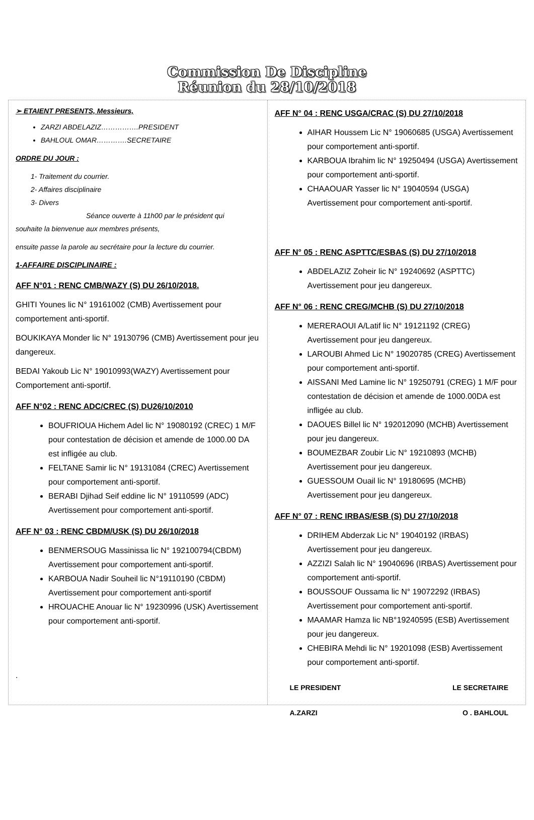Commission De Discipline
Réunion du 28/10/2018
➢ ETAIENT PRESENTS, Messieurs,
ZARZI ABDELAZIZ…………….PRESIDENT
BAHLOUL OMAR………….SECRETAIRE
ORDRE DU JOUR :
1- Traitement du courrier.
2- Affaires disciplinaire
3- Divers
Séance ouverte à 11h00 par le président qui
souhaite la bienvenue aux membres présents,
ensuite passe la parole au secrétaire pour la lecture du courrier.
1-AFFAIRE DISCIPLINAIRE :
AFF N°01 : RENC CMB/WAZY (S) DU 26/10/2018.
GHITI Younes lic N° 19161002 (CMB) Avertissement pour comportement anti-sportif.
BOUKIKAYA Monder lic N° 19130796 (CMB) Avertissement pour jeu dangereux.
BEDAI Yakoub Lic N° 19010993(WAZY) Avertissement pour Comportement anti-sportif.
AFF N°02 : RENC ADC/CREC (S) DU26/10/2010
BOUFRIOUA Hichem Adel lic N° 19080192 (CREC) 1 M/F pour contestation de décision et amende de 1000.00 DA est infligée au club.
FELTANE Samir lic N° 19131084 (CREC) Avertissement pour comportement anti-sportif.
BERABI Djihad Seif eddine lic N° 19110599 (ADC) Avertissement pour comportement anti-sportif.
AFF N° 03 : RENC CBDM/USK (S) DU 26/10/2018
BENMERSOUG Massinissa lic N° 192100794(CBDM) Avertissement pour comportement anti-sportif.
KARBOUA Nadir Souheil lic N°19110190 (CBDM) Avertissement pour comportement anti-sportif
HROUACHE Anouar lic N° 19230996 (USK) Avertissement pour comportement anti-sportif.
.
AFF N° 04 : RENC USGA/CRAC (S) DU 27/10/2018
AIHAR Houssem Lic N° 19060685 (USGA) Avertissement pour comportement anti-sportif.
KARBOUA Ibrahim lic N° 19250494 (USGA) Avertissement pour comportement anti-sportif.
CHAAOUAR Yasser lic N° 19040594 (USGA) Avertissement pour comportement anti-sportif.
AFF N° 05 : RENC ASPTTC/ESBAS (S) DU 27/10/2018
ABDELAZIZ Zoheir lic N° 19240692 (ASPTTC) Avertissement pour jeu dangereux.
AFF N° 06 : RENC CREG/MCHB (S) DU 27/10/2018
MERERAOUI A/Latif lic N° 19121192 (CREG) Avertissement pour jeu dangereux.
LAROUBI Ahmed Lic N° 19020785 (CREG) Avertissement pour comportement anti-sportif.
AISSANI Med Lamine lic N° 19250791 (CREG) 1 M/F pour contestation de décision et amende de 1000.00DA est infligée au club.
DAOUES Billel lic N° 192012090 (MCHB) Avertissement pour jeu dangereux.
BOUMEZBAR Zoubir Lic N° 19210893 (MCHB) Avertissement pour jeu dangereux.
GUESSOUM Ouail lic N° 19180695 (MCHB) Avertissement pour jeu dangereux.
AFF N° 07 : RENC IRBAS/ESB (S) DU 27/10/2018
DRIHEM Abderzak Lic N° 19040192 (IRBAS) Avertissement pour jeu dangereux.
AZZIZI Salah lic N° 19040696 (IRBAS) Avertissement pour comportement anti-sportif.
BOUSSOUF Oussama lic N° 19072292 (IRBAS) Avertissement pour comportement anti-sportif.
MAAMAR Hamza lic NB°19240595 (ESB) Avertissement pour jeu dangereux.
CHEBIRA Mehdi lic N° 19201098 (ESB) Avertissement pour comportement anti-sportif.
LE PRESIDENT LE SECRETAIRE
A.ZARZI O . BAHLOUL